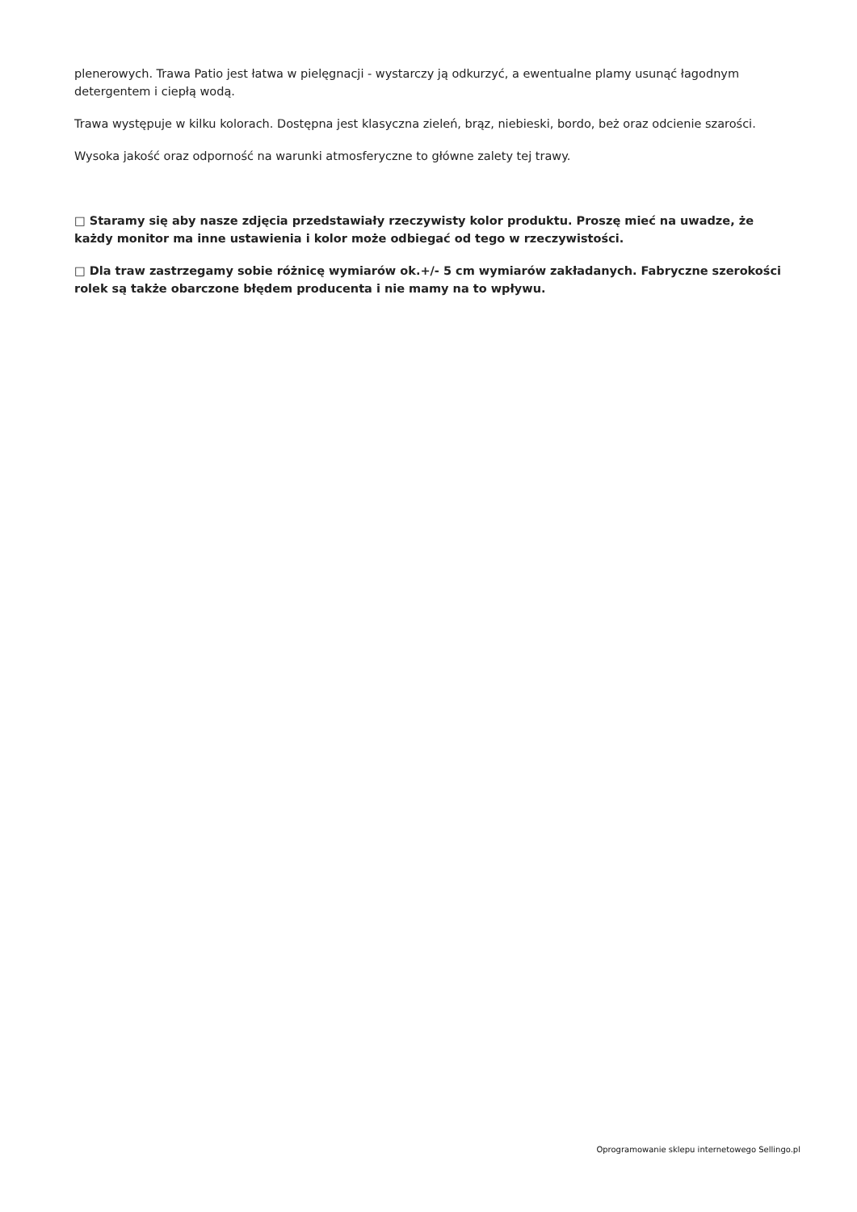plenerowych. Trawa Patio jest łatwa w pielęgnacji - wystarczy ją odkurzyć, a ewentualne plamy usunąć łagodnym detergentem i ciepłą wodą.
Trawa występuje w kilku kolorach. Dostępna jest klasyczna zieleń, brąz, niebieski, bordo, beż oraz odcienie szarości.
Wysoka jakość oraz odporność na warunki atmosferyczne to główne zalety tej trawy.
□ Staramy się aby nasze zdjęcia przedstawiały rzeczywisty kolor produktu. Proszę mieć na uwadze, że każdy monitor ma inne ustawienia i kolor może odbiegać od tego w rzeczywistości.
□ Dla traw zastrzegamy sobie różnicę wymiarów ok.+/- 5 cm wymiarów zakładanych. Fabryczne szerokości rolek są także obarczone błędem producenta i nie mamy na to wpływu.
Oprogramowanie sklepu internetowego Sellingo.pl